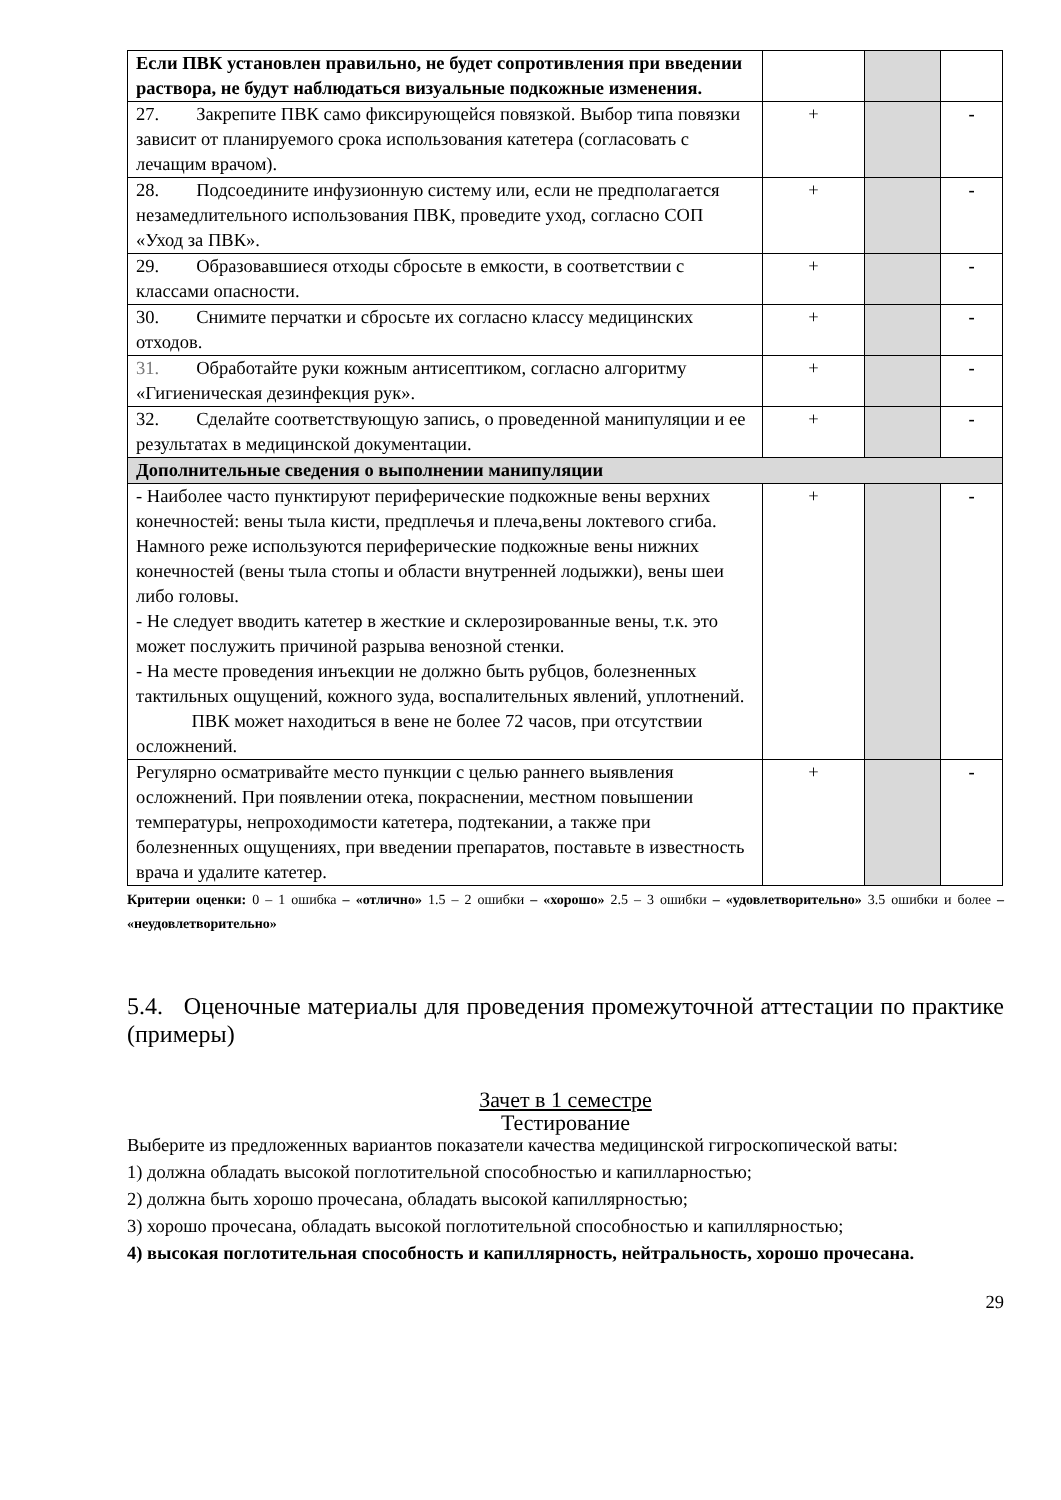| Если ПВК установлен правильно, не будет сопротивления при введении раствора, не будут наблюдаться визуальные подкожные изменения. | | | |
| 27. Закрепите ПВК само фиксирующейся повязкой. Выбор типа повязки зависит от планируемого срока использования катетера (согласовать с лечащим врачом). | + | | - |
| 28. Подсоедините инфузионную систему или, если не предполагается незамедлительного использования ПВК, проведите уход, согласно СОП «Уход за ПВК». | + | | - |
| 29. Образовавшиеся отходы сбросьте в емкости, в соответствии с классами опасности. | + | | - |
| 30. Снимите перчатки и сбросьте их согласно классу медицинских отходов. | + | | - |
| 31. Обработайте руки кожным антисептиком, согласно алгоритму «Гигиеническая дезинфекция рук». | + | | - |
| 32. Сделайте соответствующую запись, о проведенной манипуляции и ее результатах в медицинской документации. | + | | - |
| Дополнительные сведения о выполнении манипуляции | | | |
| - Наиболее часто пунктируют периферические подкожные вены верхних конечностей: вены тыла кисти, предплечья и плеча,вены локтевого сгиба. Намного реже используются периферические подкожные вены нижних конечностей (вены тыла стопы и области внутренней лодыжки), вены шеи либо головы. - Не следует вводить катетер в жесткие и склерозированные вены, т.к. это может послужить причиной разрыва венозной стенки. - На месте проведения инъекции не должно быть рубцов, болезненных тактильных ощущений, кожного зуда, воспалительных явлений, уплотнений. ПВК может находиться в вене не более 72 часов, при отсутствии осложнений. | + | | - |
| Регулярно осматривайте место пункции с целью раннего выявления осложнений. При появлении отека, покраснении, местном повышении температуры, непроходимости катетера, подтекании, а также при болезненных ощущениях, при введении препаратов, поставьте в известность врача и удалите катетер. | + | | - |
Критерии оценки: 0 – 1 ошибка – «отлично» 1.5 – 2 ошибки – «хорошо» 2.5 – 3 ошибки – «удовлетворительно» 3.5 ошибки и более – «неудовлетворительно»
5.4. Оценочные материалы для проведения промежуточной аттестации по практике (примеры)
Зачет в 1 семестре
Тестирование
Выберите из предложенных вариантов показатели качества медицинской гигроскопической ваты:
1) должна обладать высокой поглотительной способностью и капилларностью;
2) должна быть хорошо прочесана, обладать высокой капиллярностью;
3) хорошо прочесана, обладать высокой поглотительной способностью и капиллярностью;
4) высокая поглотительная способность и капиллярность, нейтральность, хорошо прочесана.
29